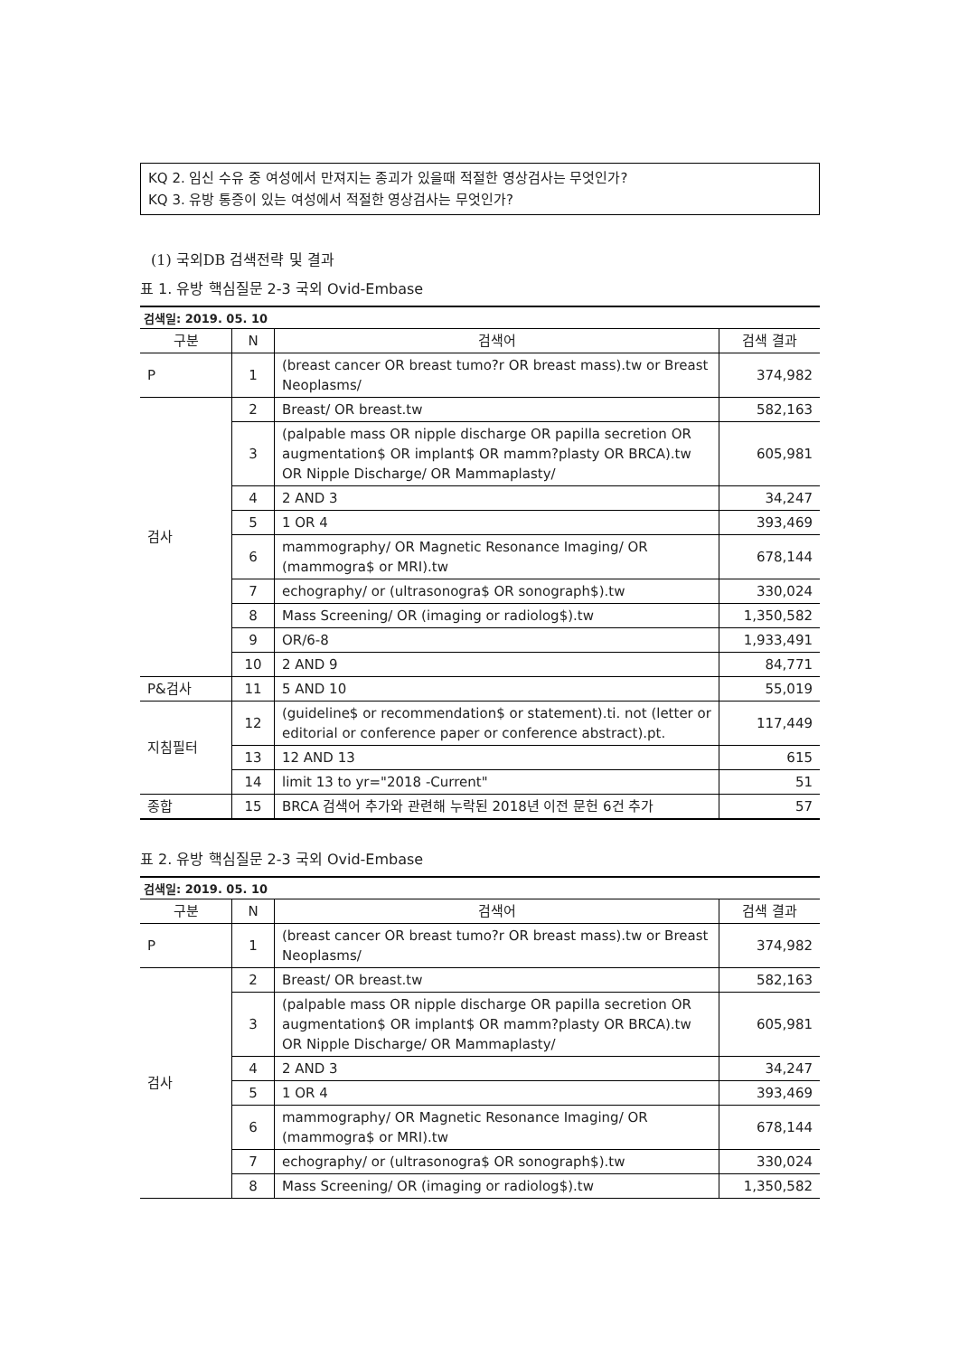KQ 2. 임신 수유 중 여성에서 만져지는 종괴가 있을때 적절한 영상검사는 무엇인가?
KQ 3. 유방 통증이 있는 여성에서 적절한 영상검사는 무엇인가?
(1) 국외DB 검색전략 및 결과
표 1. 유방 핵심질문 2-3 국외 Ovid-Embase
검색일: 2019. 05. 10
| 구분 | N | 검색어 | 검색 결과 |
| --- | --- | --- | --- |
| P | 1 | (breast cancer OR breast tumo?r OR breast mass).tw or Breast Neoplasms/ | 374,982 |
| 검사 | 2 | Breast/ OR breast.tw | 582,163 |
| | 3 | (palpable mass OR nipple discharge OR papilla secretion OR augmentation$ OR implant$ OR mamm?plasty OR BRCA).tw OR Nipple Discharge/ OR Mammaplasty/ | 605,981 |
| | 4 | 2 AND 3 | 34,247 |
| | 5 | 1 OR 4 | 393,469 |
| | 6 | mammography/ OR Magnetic Resonance Imaging/ OR (mammogra$ or MRI).tw | 678,144 |
| | 7 | echography/ or (ultrasonogra$ OR sonograph$).tw | 330,024 |
| | 8 | Mass Screening/ OR (imaging or radiolog$).tw | 1,350,582 |
| | 9 | OR/6-8 | 1,933,491 |
| | 10 | 2 AND 9 | 84,771 |
| P&검사 | 11 | 5 AND 10 | 55,019 |
| 지침필터 | 12 | (guideline$ or recommendation$ or statement).ti. not (letter or editorial or conference paper or conference abstract).pt. | 117,449 |
| | 13 | 12 AND 13 | 615 |
| | 14 | limit 13 to yr="2018 -Current" | 51 |
| 종합 | 15 | BRCA 검색어 추가와 관련해 누락된 2018년 이전 문헌 6건 추가 | 57 |
표 2. 유방 핵심질문 2-3 국외 Ovid-Embase
검색일: 2019. 05. 10
| 구분 | N | 검색어 | 검색 결과 |
| --- | --- | --- | --- |
| P | 1 | (breast cancer OR breast tumo?r OR breast mass).tw or Breast Neoplasms/ | 374,982 |
| 검사 | 2 | Breast/ OR breast.tw | 582,163 |
| | 3 | (palpable mass OR nipple discharge OR papilla secretion OR augmentation$ OR implant$ OR mamm?plasty OR BRCA).tw OR Nipple Discharge/ OR Mammaplasty/ | 605,981 |
| | 4 | 2 AND 3 | 34,247 |
| | 5 | 1 OR 4 | 393,469 |
| | 6 | mammography/ OR Magnetic Resonance Imaging/ OR (mammogra$ or MRI).tw | 678,144 |
| | 7 | echography/ or (ultrasonogra$ OR sonograph$).tw | 330,024 |
| | 8 | Mass Screening/ OR (imaging or radiolog$).tw | 1,350,582 |